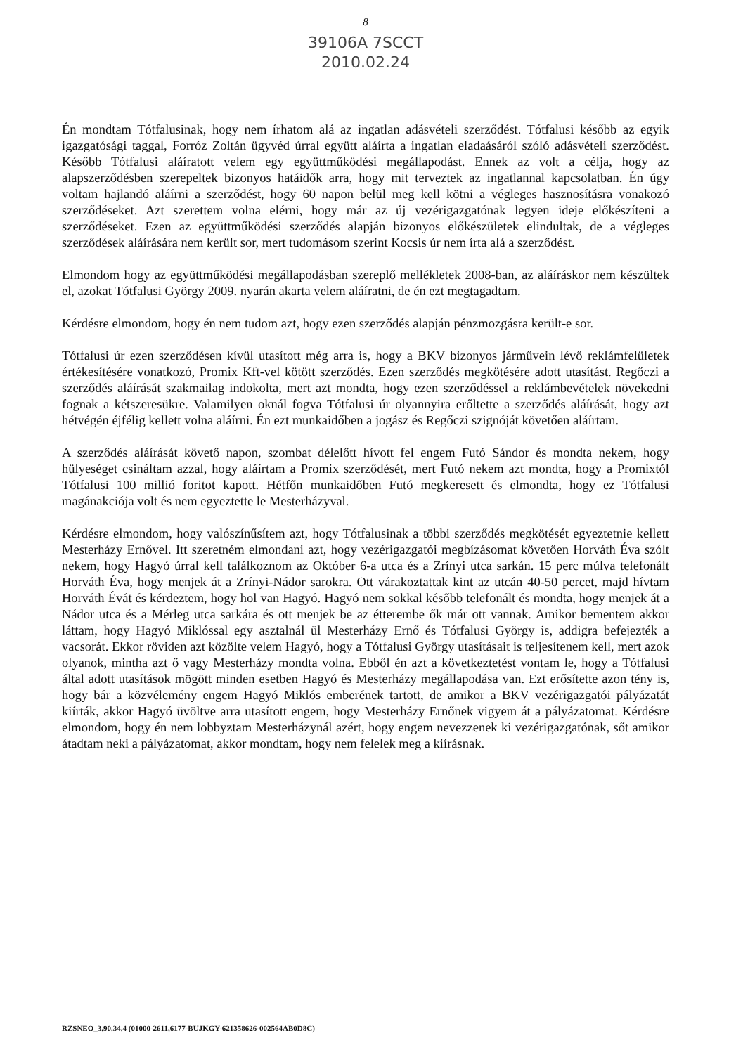8
39106A 7SCCT
2010.02.24
Én mondtam Tótfalusinak, hogy nem írhatom alá az ingatlan adásvételi szerződést. Tótfalusi később az egyik igazgatósági taggal, Forróz Zoltán ügyvéd úrral együtt aláírta a ingatlan eladaásáról szóló adásvételi szerződést. Később Tótfalusi aláíratott velem egy együttműködési megállapodást. Ennek az volt a célja, hogy az alapszerződésben szerepeltek bizonyos hatáidők arra, hogy mit terveztek az ingatlannal kapcsolatban. Én úgy voltam hajlandó aláírni a szerződést, hogy 60 napon belül meg kell kötni a végleges hasznosításra vonakozó szerződéseket. Azt szerettem volna elérni, hogy már az új vezérigazgatónak legyen ideje előkészíteni a szerződéseket. Ezen az együttműködési szerződés alapján bizonyos előkészületek elindultak, de a végleges szerződések aláírására nem került sor, mert tudomásom szerint Kocsis úr nem írta alá a szerződést.
Elmondom hogy az együttműködési megállapodásban szereplő mellékletek 2008-ban, az aláíráskor nem készültek el, azokat Tótfalusi György 2009. nyarán akarta velem aláíratni, de én ezt megtagadtam.
Kérdésre elmondom, hogy én nem tudom azt, hogy ezen szerződés alapján pénzmozgásra került-e sor.
Tótfalusi úr ezen szerződésen kívül utasított még arra is, hogy a BKV bizonyos járművein lévő reklámfelületek értékesítésére vonatkozó, Promix Kft-vel kötött szerződés. Ezen szerződés megkötésére adott utasítást. Regőczi a szerződés aláírását szakmailag indokolta, mert azt mondta, hogy ezen szerződéssel a reklámbevételek növekedni fognak a kétszeresükre. Valamilyen oknál fogva Tótfalusi úr olyannyira erőltette a szerződés aláírását, hogy azt hétvégén éjfélig kellett volna aláírni. Én ezt munkaidőben a jogász és Regőczi szignóját követően aláírtam.
A szerződés aláírását követő napon, szombat délelőtt hívott fel engem Futó Sándor és mondta nekem, hogy hülyeséget csináltam azzal, hogy aláírtam a Promix szerződését, mert Futó nekem azt mondta, hogy a Promixtól Tótfalusi 100 millió foritot kapott. Hétfőn munkaidőben Futó megkeresett és elmondta, hogy ez Tótfalusi magánakciója volt és nem egyeztette le Mesterházyval.
Kérdésre elmondom, hogy valószínűsítem azt, hogy Tótfalusinak a többi szerződés megkötését egyeztetnie kellett Mesterházy Ernővel. Itt szeretném elmondani azt, hogy vezérigazgatói megbízásomat követően Horváth Éva szólt nekem, hogy Hagyó úrral kell találkoznom az Október 6-a utca és a Zrínyi utca sarkán. 15 perc múlva telefonált Horváth Éva, hogy menjek át a Zrínyi-Nádor sarokra. Ott várakoztattak kint az utcán 40-50 percet, majd hívtam Horváth Évát és kérdeztem, hogy hol van Hagyó. Hagyó nem sokkal később telefonált és mondta, hogy menjek át a Nádor utca és a Mérleg utca sarkára és ott menjek be az étterembe ők már ott vannak. Amikor bementem akkor láttam, hogy Hagyó Miklóssal egy asztalnál ül Mesterházy Ernő és Tótfalusi György is, addigra befejezték a vacsorát. Ekkor röviden azt közölte velem Hagyó, hogy a Tótfalusi György utasításait is teljesítenem kell, mert azok olyanok, mintha azt ő vagy Mesterházy mondta volna. Ebből én azt a következtetést vontam le, hogy a Tótfalusi által adott utasítások mögött minden esetben Hagyó és Mesterházy megállapodása van. Ezt erősítette azon tény is, hogy bár a közvélemény engem Hagyó Miklós emberének tartott, de amikor a BKV vezérigazgatói pályázatát kiírták, akkor Hagyó üvöltve arra utasított engem, hogy Mesterházy Ernőnek vigyem át a pályázatomat. Kérdésre elmondom, hogy én nem lobbyztam Mesterházynál azért, hogy engem nevezzenek ki vezérigazgatónak, sőt amikor átadtam neki a pályázatomat, akkor mondtam, hogy nem felelek meg a kiírásnak.
RZSNEO_3.90.34.4 (01000-2611,6177-BUJKGY-621358626-002564AB0D8C)